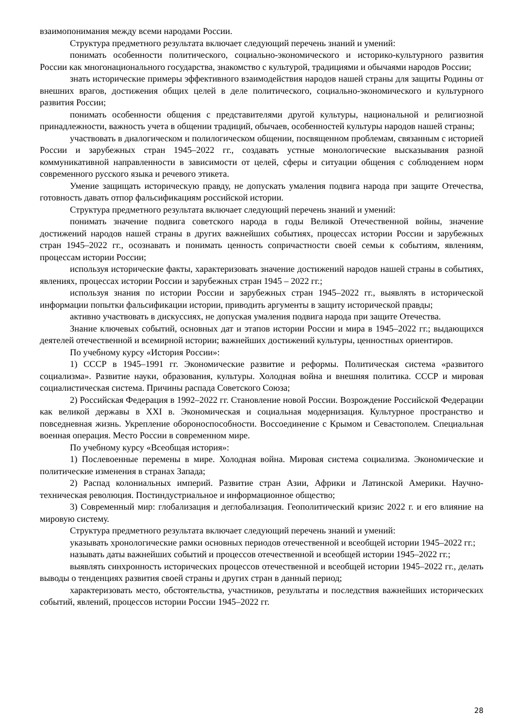взаимопонимания между всеми народами России.
Структура предметного результата включает следующий перечень знаний и умений:
понимать особенности политического, социально-экономического и историко-культурного развития России как многонационального государства, знакомство с культурой, традициями и обычаями народов России;
знать исторические примеры эффективного взаимодействия народов нашей страны для защиты Родины от внешних врагов, достижения общих целей в деле политического, социально-экономического и культурного развития России;
понимать особенности общения с представителями другой культуры, национальной и религиозной принадлежности, важность учета в общении традиций, обычаев, особенностей культуры народов нашей страны;
участвовать в диалогическом и полилогическом общении, посвященном проблемам, связанным с историей России и зарубежных стран 1945–2022 гг., создавать устные монологические высказывания разной коммуникативной направленности в зависимости от целей, сферы и ситуации общения с соблюдением норм современного русского языка и речевого этикета.
Умение защищать историческую правду, не допускать умаления подвига народа при защите Отечества, готовность давать отпор фальсификациям российской истории.
Структура предметного результата включает следующий перечень знаний и умений:
понимать значение подвига советского народа в годы Великой Отечественной войны, значение достижений народов нашей страны в других важнейших событиях, процессах истории России и зарубежных стран 1945–2022 гг., осознавать и понимать ценность сопричастности своей семьи к событиям, явлениям, процессам истории России;
используя исторические факты, характеризовать значение достижений народов нашей страны в событиях, явлениях, процессах истории России и зарубежных стран 1945 – 2022 гг.;
используя знания по истории России и зарубежных стран 1945–2022 гг., выявлять в исторической информации попытки фальсификации истории, приводить аргументы в защиту исторической правды;
активно участвовать в дискуссиях, не допуская умаления подвига народа при защите Отечества.
Знание ключевых событий, основных дат и этапов истории России и мира в 1945–2022 гг.; выдающихся деятелей отечественной и всемирной истории; важнейших достижений культуры, ценностных ориентиров.
По учебному курсу «История России»:
1) СССР в 1945–1991 гг. Экономические развитие и реформы. Политическая система «развитого социализма». Развитие науки, образования, культуры. Холодная война и внешняя политика. СССР и мировая социалистическая система. Причины распада Советского Союза;
2) Российская Федерация в 1992–2022 гг. Становление новой России. Возрождение Российской Федерации как великой державы в XXI в. Экономическая и социальная модернизация. Культурное пространство и повседневная жизнь. Укрепление обороноспособности. Воссоединение с Крымом и Севастополем. Специальная военная операция. Место России в современном мире.
По учебному курсу «Всеобщая история»:
1) Послевоенные перемены в мире. Холодная война. Мировая система социализма. Экономические и политические изменения в странах Запада;
2) Распад колониальных империй. Развитие стран Азии, Африки и Латинской Америки. Научно-техническая революция. Постиндустриальное и информационное общество;
3) Современный мир: глобализация и деглобализация. Геополитический кризис 2022 г. и его влияние на мировую систему.
Структура предметного результата включает следующий перечень знаний и умений:
указывать хронологические рамки основных периодов отечественной и всеобщей истории 1945–2022 гг.;
называть даты важнейших событий и процессов отечественной и всеобщей истории 1945–2022 гг.;
выявлять синхронность исторических процессов отечественной и всеобщей истории 1945–2022 гг., делать выводы о тенденциях развития своей страны и других стран в данный период;
характеризовать место, обстоятельства, участников, результаты и последствия важнейших исторических событий, явлений, процессов истории России 1945–2022 гг.
28